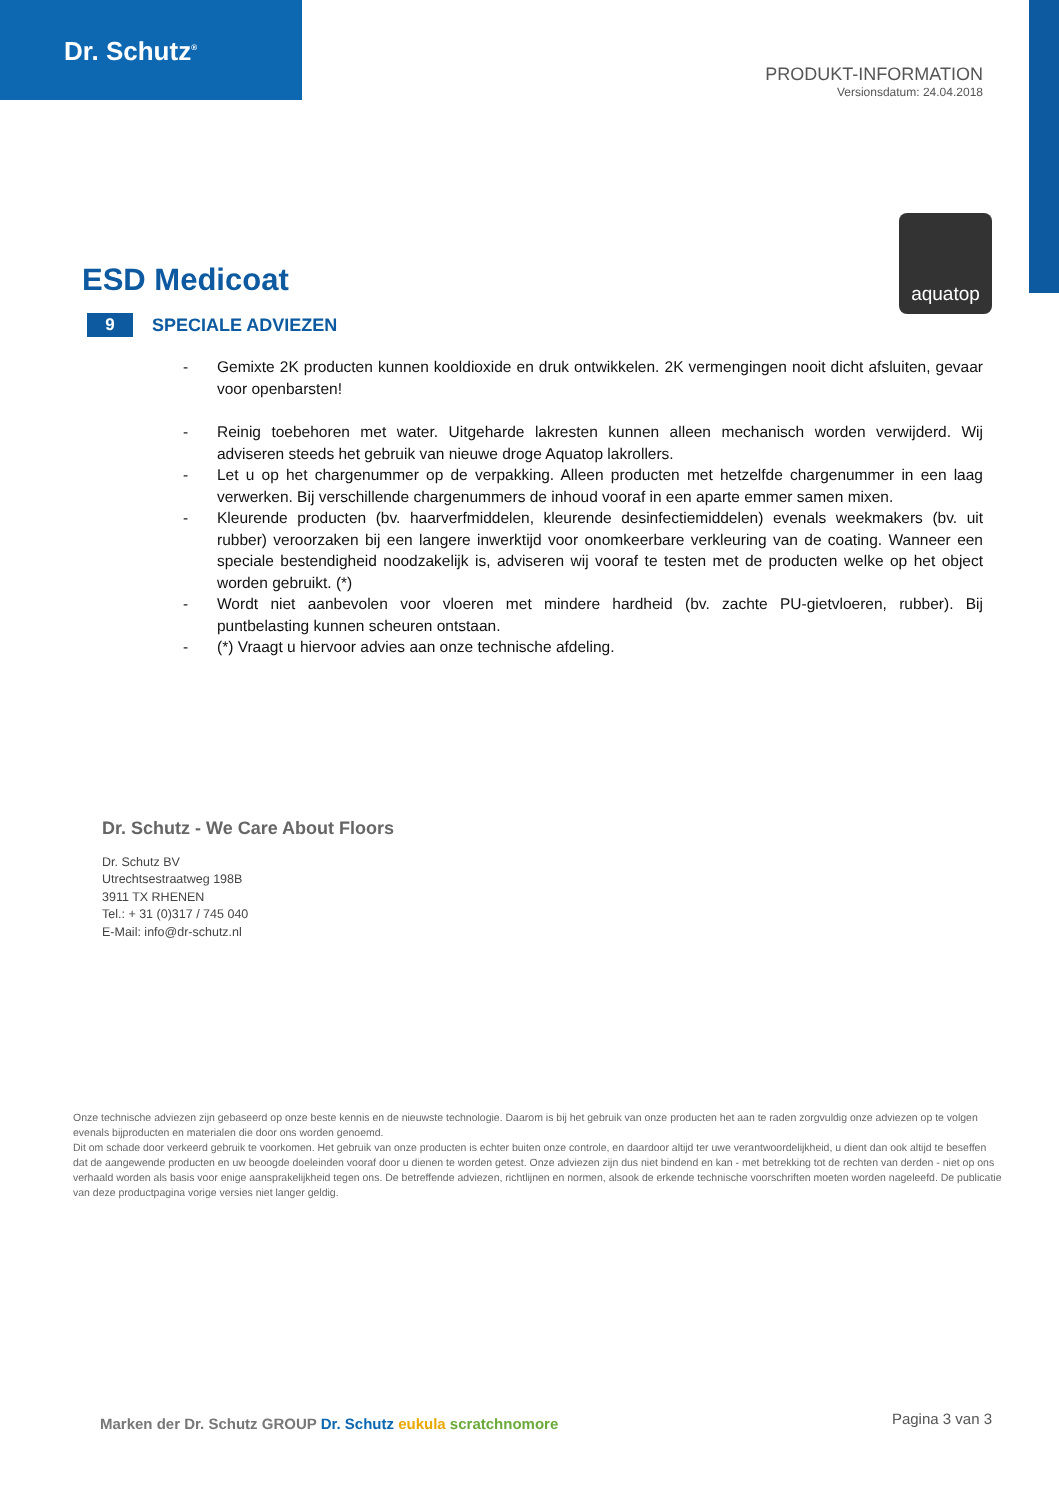Dr. Schutz<sup>®</sup>
PRODUKT-INFORMATION
Versionsdatum: 24.04.2018
aquatop
ESD Medicoat
9 SPECIALE ADVIEZEN
- Gemixte 2K producten kunnen kooldioxide en druk ontwikkelen. 2K vermengingen nooit dicht afsluiten, gevaar voor openbarsten!
- Reinig toebehoren met water. Uitgeharde lakresten kunnen alleen mechanisch worden verwijderd. Wij adviseren steeds het gebruik van nieuwe droge Aquatop lakrollers.
- Let u op het chargenummer op de verpakking. Alleen producten met hetzelfde chargenummer in een laag verwerken. Bij verschillende chargenummers de inhoud vooraf in een aparte emmer samen mixen.
- Kleurende producten (bv. haarverfmiddelen, kleurende desinfectiemiddelen) evenals weekmakers (bv. uit rubber) veroorzaken bij een langere inwerktijd voor onomkeerbare verkleuring van de coating. Wanneer een speciale bestendigheid noodzakelijk is, adviseren wij vooraf te testen met de producten welke op het object worden gebruikt. (*)
- Wordt niet aanbevolen voor vloeren met mindere hardheid (bv. zachte PU-gietvloeren, rubber). Bij puntbelasting kunnen scheuren ontstaan.
- (*) Vraagt u hiervoor advies aan onze technische afdeling.
Dr. Schutz - We Care About Floors
Dr. Schutz BV
Utrechtsestraatweg 198B
3911 TX RHENEN
Tel.: + 31 (0)317 / 745 040
E-Mail: info@dr-schutz.nl
Onze technische adviezen zijn gebaseerd op onze beste kennis en de nieuwste technologie. Daarom is bij het gebruik van onze producten het aan te raden zorgvuldig onze adviezen op te volgen evenals bijproducten en materialen die door ons worden genoemd.
Dit om schade door verkeerd gebruik te voorkomen. Het gebruik van onze producten is echter buiten onze controle, en daardoor altijd ter uwe verantwoordelijkheid, u dient dan ook altijd te beseffen dat de aangewende producten en uw beoogde doeleinden vooraf door u dienen te worden getest. Onze adviezen zijn dus niet bindend en kan - met betrekking tot de rechten van derden - niet op ons verhaald worden als basis voor enige aansprakelijkheid tegen ons. De betreffende adviezen, richtlijnen en normen, alsook de erkende technische voorschriften moeten worden nageleefd. De publicatie van deze productpagina vorige versies niet langer geldig.
Marken der Dr. Schutz GROUP Dr. Schutz eukula scratchnomore
Pagina 3 van 3